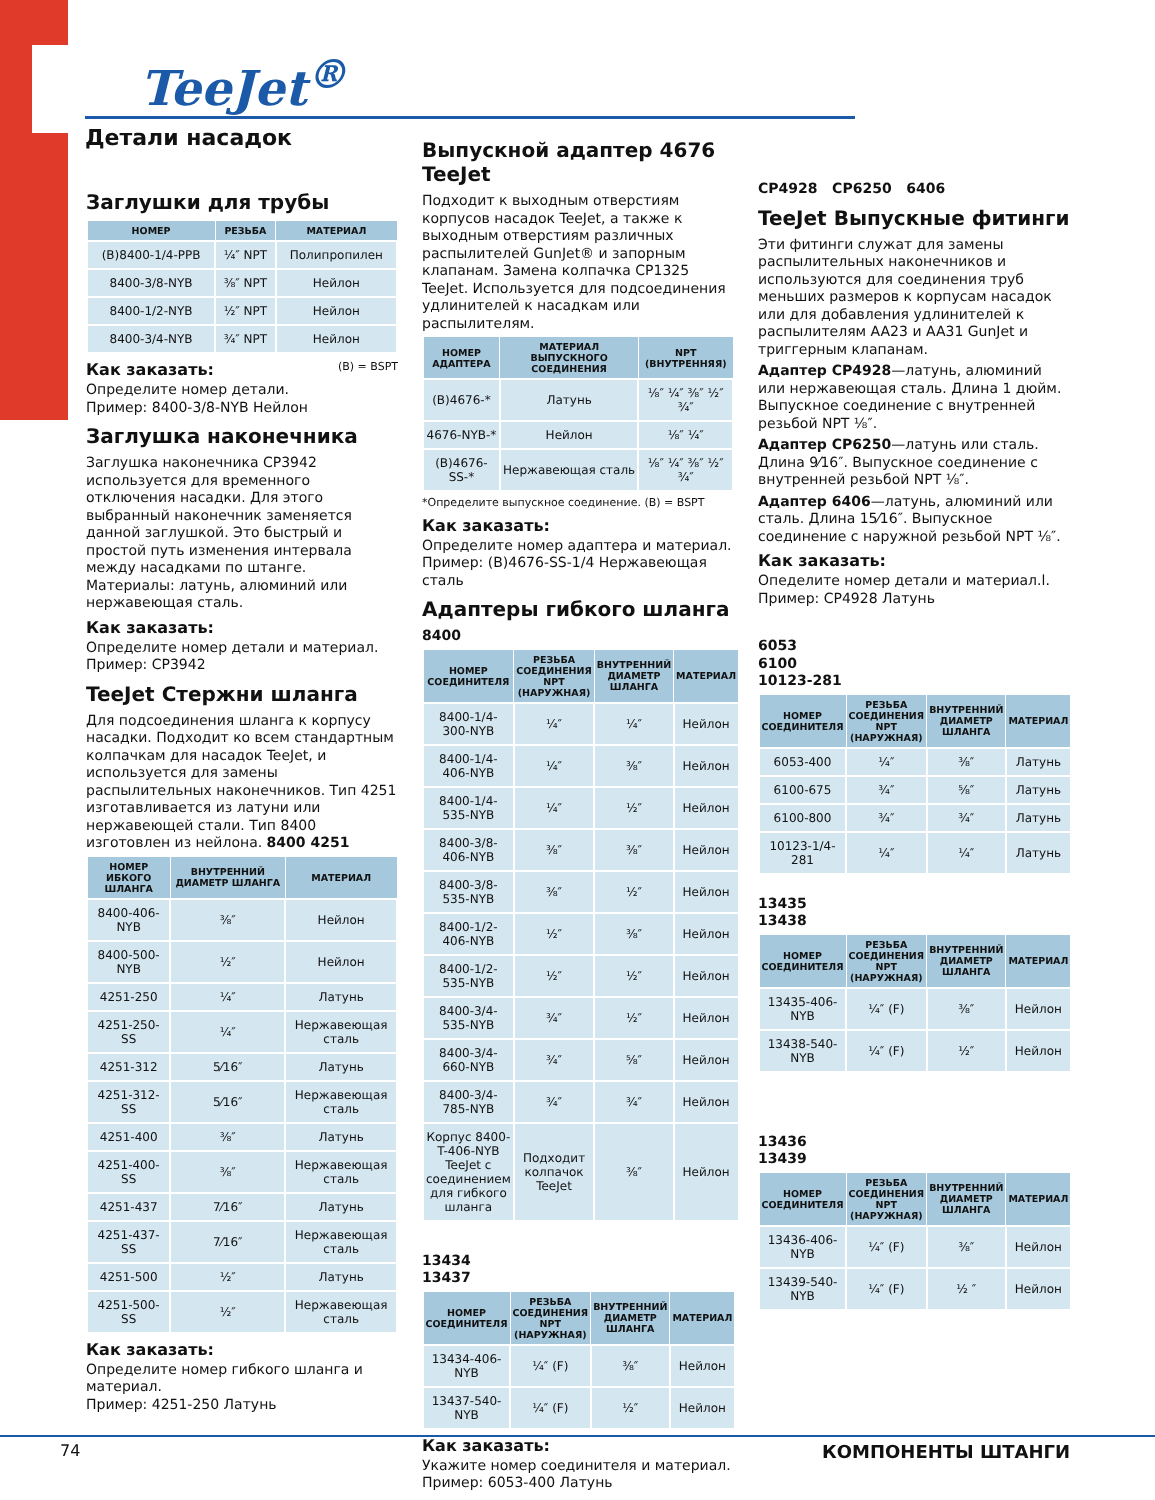TeeJet<sup>®</sup> Детали насадок
Заглушки для трубы
| НОМЕР | РЕЗЬБА | МАТЕРИАЛ |
| --- | --- | --- |
| (B)8400-1/4-PPB | ¼″ NPT | Полипропилен |
| 8400-3/8-NYB | ⅜″ NPT | Нейлон |
| 8400-1/2-NYB | ½″ NPT | Нейлон |
| 8400-3/4-NYB | ¾″ NPT | Нейлон |
Как заказать: (B) = BSPT
Определите номер детали.
Пример: 8400-3/8-NYB Нейлон
Заглушка наконечника
Заглушка наконечника CP3942 используется для временного отключения насадки. Для этого выбранный наконечник заменяется данной заглушкой. Это быстрый и простой путь изменения интервала между насадками по штанге. Материалы: латунь, алюминий или нержавеющая сталь.
Как заказать:
Определите номер детали и материал.
Пример: CP3942
TeeJet Стержни шланга
Для подсоединения шланга к корпусу насадки. Подходит ко всем стандартным колпачкам для насадок TeeJet, и используется для замены распылительных наконечников. Тип 4251 изготавливается из латуни или нержавеющей стали. Тип 8400 изготовлен из нейлона. 8400 4251
| НОМЕР ИБКОГО ШЛАНГА | ВНУТРЕННИЙ ДИАМЕТР ШЛАНГА | МАТЕРИАЛ |
| --- | --- | --- |
| 8400-406-NYB | ⅜″ | Нейлон |
| 8400-500-NYB | ½″ | Нейлон |
| 4251-250 | ¼″ | Латунь |
| 4251-250-SS | ¼″ | Нержавеющая сталь |
| 4251-312 | 5⁄16″ | Латунь |
| 4251-312-SS | 5⁄16″ | Нержавеющая сталь |
| 4251-400 | ⅜″ | Латунь |
| 4251-400-SS | ⅜″ | Нержавеющая сталь |
| 4251-437 | 7⁄16″ | Латунь |
| 4251-437-SS | 7⁄16″ | Нержавеющая сталь |
| 4251-500 | ½″ | Латунь |
| 4251-500-SS | ½″ | Нержавеющая сталь |
Как заказать:
Определите номер гибкого шланга и материал.
Пример: 4251-250 Латунь
Выпускной адаптер 4676 TeeJet
Подходит к выходным отверстиям корпусов насадок TeeJet, а также к выходным отверстиям различных распылителей GunJet® и запорным клапанам. Замена колпачка CP1325 TeeJet. Используется для подсоединения удлинителей к насадкам или распылителям.
| НОМЕР АДАПТЕРА | МАТЕРИАЛ ВЫПУСКНОГО СОЕДИНЕНИЯ | NPT (ВНУТРЕННЯЯ) |
| --- | --- | --- |
| (B)4676-* | Латунь | ⅛″ ¼″ ⅜″ ½″ ¾″ |
| 4676-NYB-* | Нейлон | ⅛″ ¼″ |
| (B)4676-SS-* | Нержавеющая сталь | ⅛″ ¼″ ⅜″ ½″ ¾″ |
*Определите выпускное соединение. (B) = BSPT
Как заказать:
Определите номер адаптера и материал.
Пример: (B)4676-SS-1/4 Нержавеющая сталь
Адаптеры гибкого шланга
8400
| НОМЕР СОЕДИНИТЕЛЯ | РЕЗЬБА СОЕДИНЕНИЯ NPT (НАРУЖНАЯ) | ВНУТРЕННИЙ ДИАМЕТР ШЛАНГА | МАТЕРИАЛ |
| --- | --- | --- | --- |
| 8400-1/4-300-NYB | ¼″ | ¼″ | Нейлон |
| 8400-1/4-406-NYB | ¼″ | ⅜″ | Нейлон |
| 8400-1/4-535-NYB | ¼″ | ½″ | Нейлон |
| 8400-3/8-406-NYB | ⅜″ | ⅜″ | Нейлон |
| 8400-3/8-535-NYB | ⅜″ | ½″ | Нейлон |
| 8400-1/2-406-NYB | ½″ | ⅜″ | Нейлон |
| 8400-1/2-535-NYB | ½″ | ½″ | Нейлон |
| 8400-3/4-535-NYB | ¾″ | ½″ | Нейлон |
| 8400-3/4-660-NYB | ¾″ | ⅝″ | Нейлон |
| 8400-3/4-785-NYB | ¾″ | ¾″ | Нейлон |
| Корпус 8400-T-406-NYB TeeJet с соединением для гибкого шланга | Подходит колпачок TeeJet | ⅜″ | Нейлон |
13434
13437
| НОМЕР СОЕДИНИТЕЛЯ | РЕЗЬБА СОЕДИНЕНИЯ NPT (НАРУЖНАЯ) | ВНУТРЕННИЙ ДИАМЕТР ШЛАНГА | МАТЕРИАЛ |
| --- | --- | --- | --- |
| 13434-406-NYB | ¼″ (F) | ⅜″ | Нейлон |
| 13437-540-NYB | ¼″ (F) | ½″ | Нейлон |
Как заказать:
Укажите номер соединителя и материал.
Пример: 6053-400 Латунь
CP4928 CP6250 6406
TeeJet Выпускные фитинги
Эти фитинги служат для замены распылительных наконечников и используются для соединения труб меньших размеров к корпусам насадок или для добавления удлинителей к распылителям AA23 и AA31 GunJet и триггерным клапанам.
Адаптер CP4928—латунь, алюминий или нержавеющая сталь. Длина 1 дюйм. Выпускное соединение с внутренней резьбой NPT ⅛″.
Адаптер CP6250—латунь или сталь. Длина 9⁄16″. Выпускное соединение с внутренней резьбой NPT ⅛″.
Адаптер 6406—латунь, алюминий или сталь. Длина 15⁄16″. Выпускное соединение с наружной резьбой NPT ⅛″.
Как заказать:
Опеделите номер детали и материал.l.
Пример: CP4928 Латунь
6053
6100
10123-281
| НОМЕР СОЕДИНИТЕЛЯ | РЕЗЬБА СОЕДИНЕНИЯ NPT (НАРУЖНАЯ) | ВНУТРЕННИЙ ДИАМЕТР ШЛАНГА | МАТЕРИАЛ |
| --- | --- | --- | --- |
| 6053-400 | ¼″ | ⅜″ | Латунь |
| 6100-675 | ¾″ | ⅝″ | Латунь |
| 6100-800 | ¾″ | ¾″ | Латунь |
| 10123-1/4-281 | ¼″ | ¼″ | Латунь |
13435
13438
| НОМЕР СОЕДИНИТЕЛЯ | РЕЗЬБА СОЕДИНЕНИЯ NPT (НАРУЖНАЯ) | ВНУТРЕННИЙ ДИАМЕТР ШЛАНГА | МАТЕРИАЛ |
| --- | --- | --- | --- |
| 13435-406-NYB | ¼″ (F) | ⅜″ | Нейлон |
| 13438-540-NYB | ¼″ (F) | ½″ | Нейлон |
13436
13439
| НОМЕР СОЕДИНИТЕЛЯ | РЕЗЬБА СОЕДИНЕНИЯ NPT (НАРУЖНАЯ) | ВНУТРЕННИЙ ДИАМЕТР ШЛАНГА | МАТЕРИАЛ |
| --- | --- | --- | --- |
| 13436-406-NYB | ¼″ (F) | ⅜″ | Нейлон |
| 13439-540-NYB | ¼″ (F) | ½ ″ | Нейлон |
74 КОМПОНЕНТЫ ШТАНГИ